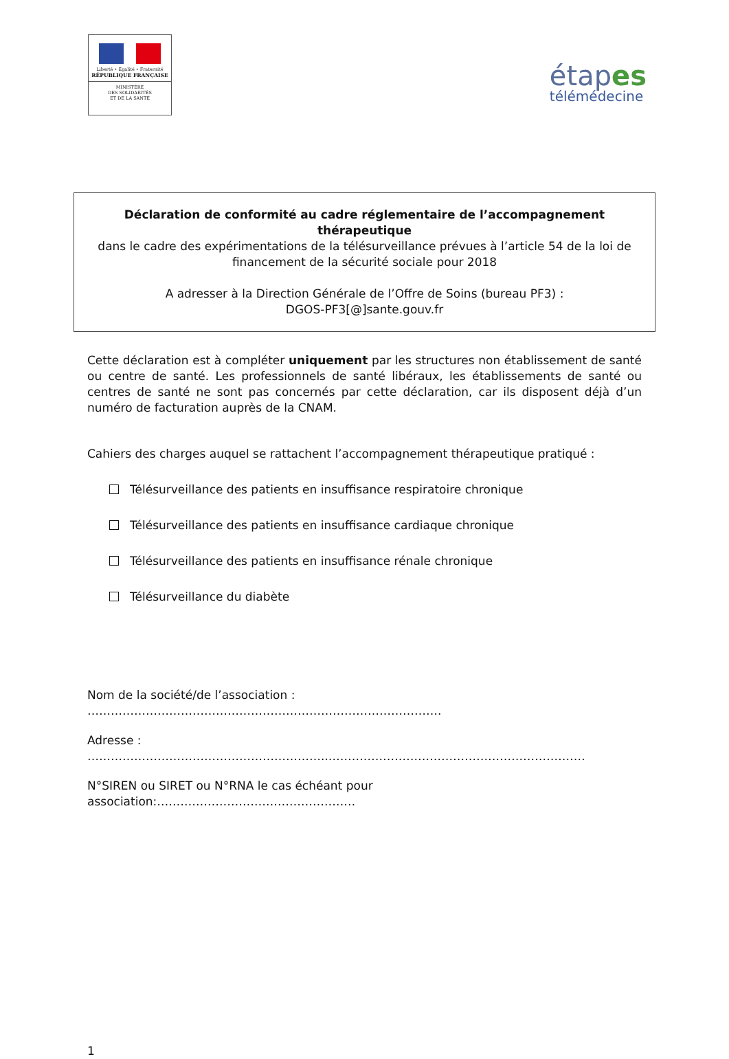Liberté • Égalité • Fraternité
RÉPUBLIQUE FRANÇAISE
MINISTÈRE
DES SOLIDARITÉS
ET DE LA SANTÉ
étapes
télémédecine
Déclaration de conformité au cadre réglementaire de l’accompagnement thérapeutique
dans le cadre des expérimentations de la télésurveillance prévues à l’article 54 de la loi de financement de la sécurité sociale pour 2018
A adresser à la Direction Générale de l’Offre de Soins (bureau PF3) :
DGOS-PF3[@]sante.gouv.fr
Cette déclaration est à compléter uniquement par les structures non établissement de santé ou centre de santé. Les professionnels de santé libéraux, les établissements de santé ou centres de santé ne sont pas concernés par cette déclaration, car ils disposent déjà d’un numéro de facturation auprès de la CNAM.
Cahiers des charges auquel se rattachent l’accompagnement thérapeutique pratiqué :
Télésurveillance des patients en insuffisance respiratoire chronique
Télésurveillance des patients en insuffisance cardiaque chronique
Télésurveillance des patients en insuffisance rénale chronique
Télésurveillance du diabète
Nom de la société/de l’association : ……………………………………………………………………………….
Adresse : ……………………………………………………..…………………………………………………………
N°SIREN ou SIRET ou N°RNA le cas échéant pour association:……………………………………………
1